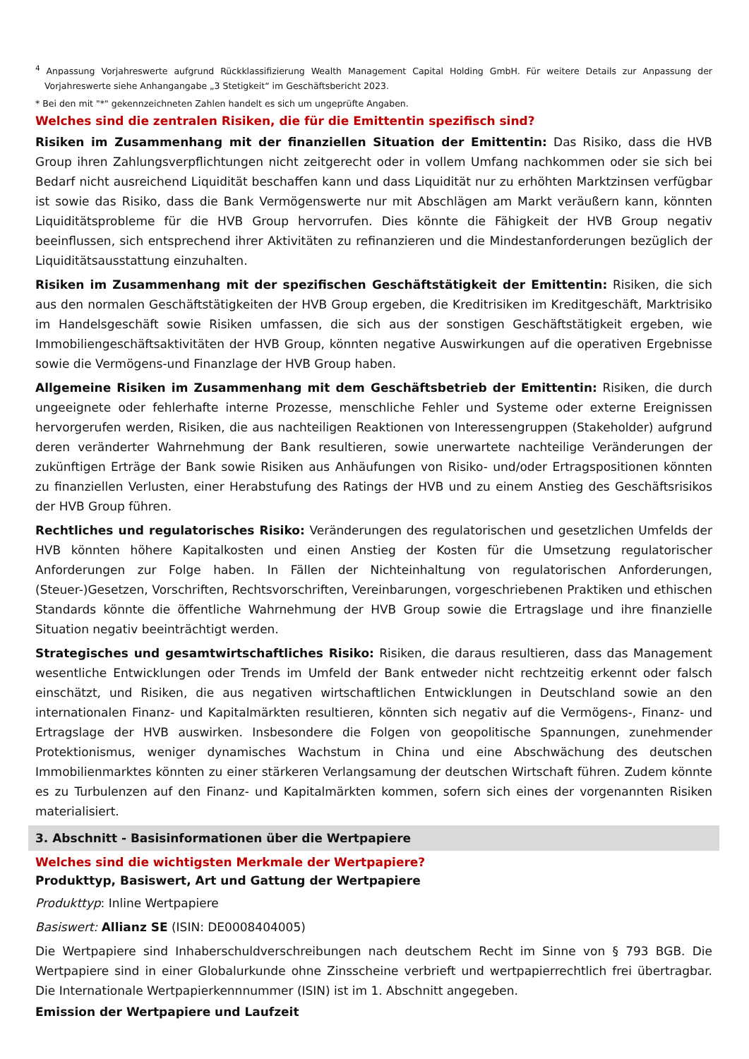<sup>4</sup> Anpassung Vorjahreswerte aufgrund Rückklassifizierung Wealth Management Capital Holding GmbH. Für weitere Details zur Anpassung der Vorjahreswerte siehe Anhangangabe „3 Stetigkeit“ im Geschäftsbericht 2023.
* Bei den mit "*" gekennzeichneten Zahlen handelt es sich um ungeprüfte Angaben.
Welches sind die zentralen Risiken, die für die Emittentin spezifisch sind?
Risiken im Zusammenhang mit der finanziellen Situation der Emittentin: Das Risiko, dass die HVB Group ihren Zahlungsverpflichtungen nicht zeitgerecht oder in vollem Umfang nachkommen oder sie sich bei Bedarf nicht ausreichend Liquidität beschaffen kann und dass Liquidität nur zu erhöhten Marktzinsen verfügbar ist sowie das Risiko, dass die Bank Vermögenswerte nur mit Abschlägen am Markt veräußern kann, könnten Liquiditätsprobleme für die HVB Group hervorrufen. Dies könnte die Fähigkeit der HVB Group negativ beeinflussen, sich entsprechend ihrer Aktivitäten zu refinanzieren und die Mindestanforderungen bezüglich der Liquiditätsausstattung einzuhalten.
Risiken im Zusammenhang mit der spezifischen Geschäftstätigkeit der Emittentin: Risiken, die sich aus den normalen Geschäftstätigkeiten der HVB Group ergeben, die Kreditrisiken im Kreditgeschäft, Marktrisiko im Handelsgeschäft sowie Risiken umfassen, die sich aus der sonstigen Geschäftstätigkeit ergeben, wie Immobiliengeschäftsaktivitäten der HVB Group, könnten negative Auswirkungen auf die operativen Ergebnisse sowie die Vermögens-und Finanzlage der HVB Group haben.
Allgemeine Risiken im Zusammenhang mit dem Geschäftsbetrieb der Emittentin: Risiken, die durch ungeeignete oder fehlerhafte interne Prozesse, menschliche Fehler und Systeme oder externe Ereignissen hervorgerufen werden, Risiken, die aus nachteiligen Reaktionen von Interessengruppen (Stakeholder) aufgrund deren veränderter Wahrnehmung der Bank resultieren, sowie unerwartete nachteilige Veränderungen der zukünftigen Erträge der Bank sowie Risiken aus Anhäufungen von Risiko- und/oder Ertragspositionen könnten zu finanziellen Verlusten, einer Herabstufung des Ratings der HVB und zu einem Anstieg des Geschäftsrisikos der HVB Group führen.
Rechtliches und regulatorisches Risiko: Veränderungen des regulatorischen und gesetzlichen Umfelds der HVB könnten höhere Kapitalkosten und einen Anstieg der Kosten für die Umsetzung regulatorischer Anforderungen zur Folge haben. In Fällen der Nichteinhaltung von regulatorischen Anforderungen, (Steuer-)Gesetzen, Vorschriften, Rechtsvorschriften, Vereinbarungen, vorgeschriebenen Praktiken und ethischen Standards könnte die öffentliche Wahrnehmung der HVB Group sowie die Ertragslage und ihre finanzielle Situation negativ beeinträchtigt werden.
Strategisches und gesamtwirtschaftliches Risiko: Risiken, die daraus resultieren, dass das Management wesentliche Entwicklungen oder Trends im Umfeld der Bank entweder nicht rechtzeitig erkennt oder falsch einschätzt, und Risiken, die aus negativen wirtschaftlichen Entwicklungen in Deutschland sowie an den internationalen Finanz- und Kapitalmärkten resultieren, könnten sich negativ auf die Vermögens-, Finanz- und Ertragslage der HVB auswirken. Insbesondere die Folgen von geopolitische Spannungen, zunehmender Protektionismus, weniger dynamisches Wachstum in China und eine Abschwächung des deutschen Immobilienmarktes könnten zu einer stärkeren Verlangsamung der deutschen Wirtschaft führen. Zudem könnte es zu Turbulenzen auf den Finanz- und Kapitalmärkten kommen, sofern sich eines der vorgenannten Risiken materialisiert.
3. Abschnitt - Basisinformationen über die Wertpapiere
Welches sind die wichtigsten Merkmale der Wertpapiere?
Produkttyp, Basiswert, Art und Gattung der Wertpapiere
Produkttyp: Inline Wertpapiere
Basiswert: Allianz SE (ISIN: DE0008404005)
Die Wertpapiere sind Inhaberschuldverschreibungen nach deutschem Recht im Sinne von § 793 BGB. Die Wertpapiere sind in einer Globalurkunde ohne Zinsscheine verbrieft und wertpapierrechtlich frei übertragbar. Die Internationale Wertpapierkennnummer (ISIN) ist im 1. Abschnitt angegeben.
Emission der Wertpapiere und Laufzeit